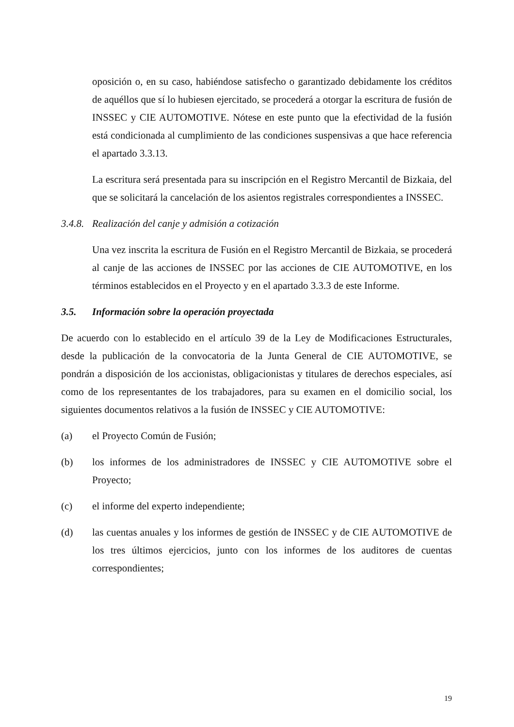oposición o, en su caso, habiéndose satisfecho o garantizado debidamente los créditos de aquéllos que sí lo hubiesen ejercitado, se procederá a otorgar la escritura de fusión de INSSEC y CIE AUTOMOTIVE. Nótese en este punto que la efectividad de la fusión está condicionada al cumplimiento de las condiciones suspensivas a que hace referencia el apartado 3.3.13.
La escritura será presentada para su inscripción en el Registro Mercantil de Bizkaia, del que se solicitará la cancelación de los asientos registrales correspondientes a INSSEC.
3.4.8. Realización del canje y admisión a cotización
Una vez inscrita la escritura de Fusión en el Registro Mercantil de Bizkaia, se procederá al canje de las acciones de INSSEC por las acciones de CIE AUTOMOTIVE, en los términos establecidos en el Proyecto y en el apartado 3.3.3 de este Informe.
3.5. Información sobre la operación proyectada
De acuerdo con lo establecido en el artículo 39 de la Ley de Modificaciones Estructurales, desde la publicación de la convocatoria de la Junta General de CIE AUTOMOTIVE, se pondrán a disposición de los accionistas, obligacionistas y titulares de derechos especiales, así como de los representantes de los trabajadores, para su examen en el domicilio social, los siguientes documentos relativos a la fusión de INSSEC y CIE AUTOMOTIVE:
(a) el Proyecto Común de Fusión;
(b) los informes de los administradores de INSSEC y CIE AUTOMOTIVE sobre el Proyecto;
(c) el informe del experto independiente;
(d) las cuentas anuales y los informes de gestión de INSSEC y de CIE AUTOMOTIVE de los tres últimos ejercicios, junto con los informes de los auditores de cuentas correspondientes;
19